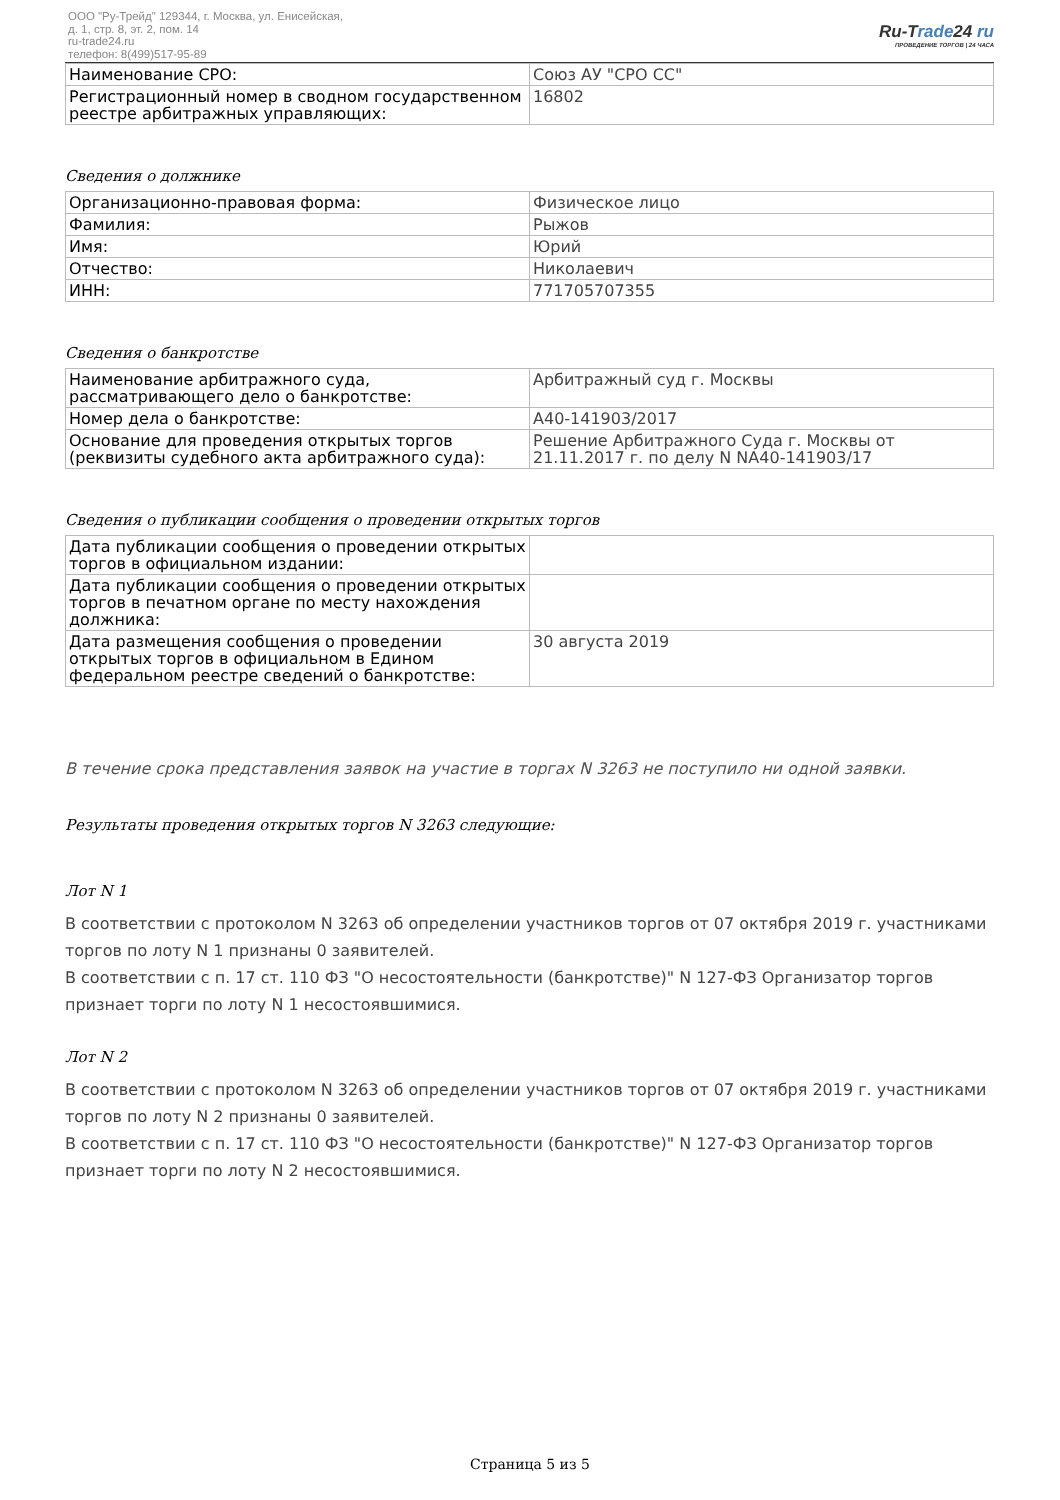ООО "Ру-Трейд" 129344, г. Москва, ул. Енисейская,
д. 1, стр. 8, эт. 2, пом. 14
ru-trade24.ru
телефон: 8(499)517-95-89
Ru-Trade24 ru
ПРОВЕДЕНИЕ ТОРГОВ | 24 ЧАСА
| Наименование СРО: | Союз АУ "СРО СС" |
| Регистрационный номер в сводном государственном реестре арбитражных управляющих: | 16802 |
Сведения о должнике
| Организационно-правовая форма: | Физическое лицо |
| Фамилия: | Рыжов |
| Имя: | Юрий |
| Отчество: | Николаевич |
| ИНН: | 771705707355 |
Сведения о банкротстве
| Наименование арбитражного суда, рассматривающего дело о банкротстве: | Арбитражный суд г. Москвы |
| Номер дела о банкротстве: | А40-141903/2017 |
| Основание для проведения открытых торгов (реквизиты судебного акта арбитражного суда): | Решение Арбитражного Суда г. Москвы от 21.11.2017 г. по делу N NА40-141903/17 |
Сведения о публикации сообщения о проведении открытых торгов
| Дата публикации сообщения о проведении открытых торгов в официальном издании: | |
| Дата публикации сообщения о проведении открытых торгов в печатном органе по месту нахождения должника: | |
| Дата размещения сообщения о проведении открытых торгов в официальном в Едином федеральном реестре сведений о банкротстве: | 30 августа 2019 |
В течение срока представления заявок на участие в торгах N 3263 не поступило ни одной заявки.
Результаты проведения открытых торгов N 3263 следующие:
Лот N 1
В соответствии с протоколом N 3263 об определении участников торгов от 07 октября 2019 г. участниками торгов по лоту N 1 признаны 0 заявителей.
В соответствии с п. 17 ст. 110 ФЗ "О несостоятельности (банкротстве)" N 127-ФЗ Организатор торгов признает торги по лоту N 1 несостоявшимися.
Лот N 2
В соответствии с протоколом N 3263 об определении участников торгов от 07 октября 2019 г. участниками торгов по лоту N 2 признаны 0 заявителей.
В соответствии с п. 17 ст. 110 ФЗ "О несостоятельности (банкротстве)" N 127-ФЗ Организатор торгов признает торги по лоту N 2 несостоявшимися.
Страница 5 из 5